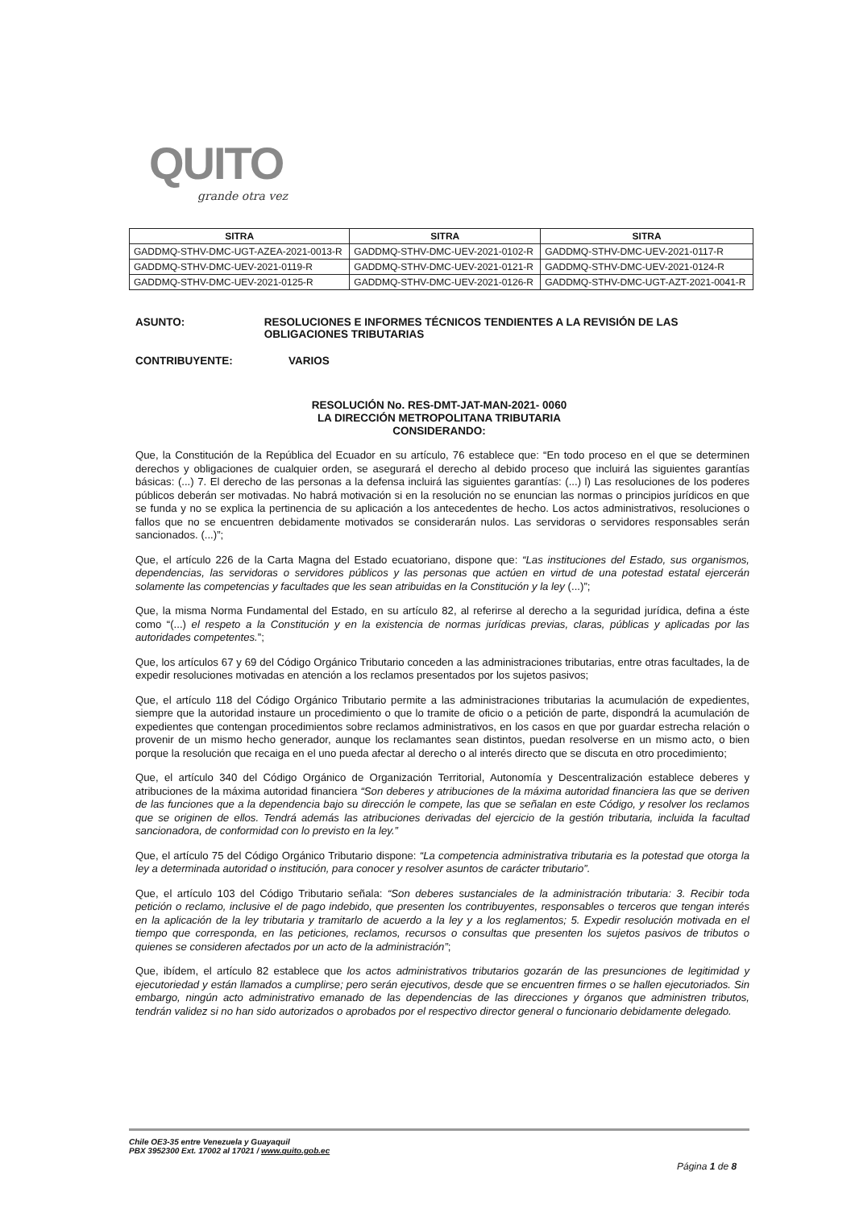QUITO
grande otra vez
| SITRA | SITRA | SITRA |
| --- | --- | --- |
| GADDMQ-STHV-DMC-UGT-AZEA-2021-0013-R | GADDMQ-STHV-DMC-UEV-2021-0102-R | GADDMQ-STHV-DMC-UEV-2021-0117-R |
| GADDMQ-STHV-DMC-UEV-2021-0119-R | GADDMQ-STHV-DMC-UEV-2021-0121-R | GADDMQ-STHV-DMC-UEV-2021-0124-R |
| GADDMQ-STHV-DMC-UEV-2021-0125-R | GADDMQ-STHV-DMC-UEV-2021-0126-R | GADDMQ-STHV-DMC-UGT-AZT-2021-0041-R |
ASUNTO: RESOLUCIONES E INFORMES TÉCNICOS TENDIENTES A LA REVISIÓN DE LAS OBLIGACIONES TRIBUTARIAS
CONTRIBUYENTE: VARIOS
RESOLUCIÓN No. RES-DMT-JAT-MAN-2021- 0060
LA DIRECCIÓN METROPOLITANA TRIBUTARIA
CONSIDERANDO:
Que, la Constitución de la República del Ecuador en su artículo, 76 establece que: “En todo proceso en el que se determinen derechos y obligaciones de cualquier orden, se asegurará el derecho al debido proceso que incluirá las siguientes garantías básicas: (...) 7. El derecho de las personas a la defensa incluirá las siguientes garantías: (...) l) Las resoluciones de los poderes públicos deberán ser motivadas. No habrá motivación si en la resolución no se enuncian las normas o principios jurídicos en que se funda y no se explica la pertinencia de su aplicación a los antecedentes de hecho. Los actos administrativos, resoluciones o fallos que no se encuentren debidamente motivados se considerarán nulos. Las servidoras o servidores responsables serán sancionados. (...)”;
Que, el artículo 226 de la Carta Magna del Estado ecuatoriano, dispone que: “Las instituciones del Estado, sus organismos, dependencias, las servidoras o servidores públicos y las personas que actúen en virtud de una potestad estatal ejercerán solamente las competencias y facultades que les sean atribuidas en la Constitución y la ley (...)”;
Que, la misma Norma Fundamental del Estado, en su artículo 82, al referirse al derecho a la seguridad jurídica, defina a éste como “(...) el respeto a la Constitución y en la existencia de normas jurídicas previas, claras, públicas y aplicadas por las autoridades competentes.”;
Que, los artículos 67 y 69 del Código Orgánico Tributario conceden a las administraciones tributarias, entre otras facultades, la de expedir resoluciones motivadas en atención a los reclamos presentados por los sujetos pasivos;
Que, el artículo 118 del Código Orgánico Tributario permite a las administraciones tributarias la acumulación de expedientes, siempre que la autoridad instaure un procedimiento o que lo tramite de oficio o a petición de parte, dispondrá la acumulación de expedientes que contengan procedimientos sobre reclamos administrativos, en los casos en que por guardar estrecha relación o provenir de un mismo hecho generador, aunque los reclamantes sean distintos, puedan resolverse en un mismo acto, o bien porque la resolución que recaiga en el uno pueda afectar al derecho o al interés directo que se discuta en otro procedimiento;
Que, el artículo 340 del Código Orgánico de Organización Territorial, Autonomía y Descentralización establece deberes y atribuciones de la máxima autoridad financiera “Son deberes y atribuciones de la máxima autoridad financiera las que se deriven de las funciones que a la dependencia bajo su dirección le compete, las que se señalan en este Código, y resolver los reclamos que se originen de ellos. Tendrá además las atribuciones derivadas del ejercicio de la gestión tributaria, incluida la facultad sancionadora, de conformidad con lo previsto en la ley.”
Que, el artículo 75 del Código Orgánico Tributario dispone: “La competencia administrativa tributaria es la potestad que otorga la ley a determinada autoridad o institución, para conocer y resolver asuntos de carácter tributario”.
Que, el artículo 103 del Código Tributario señala: “Son deberes sustanciales de la administración tributaria: 3. Recibir toda petición o reclamo, inclusive el de pago indebido, que presenten los contribuyentes, responsables o terceros que tengan interés en la aplicación de la ley tributaria y tramitarlo de acuerdo a la ley y a los reglamentos; 5. Expedir resolución motivada en el tiempo que corresponda, en las peticiones, reclamos, recursos o consultas que presenten los sujetos pasivos de tributos o quienes se consideren afectados por un acto de la administración”;
Que, ibídem, el artículo 82 establece que los actos administrativos tributarios gozarán de las presunciones de legitimidad y ejecutoriedad y están llamados a cumplirse; pero serán ejecutivos, desde que se encuentren firmes o se hallen ejecutoriados. Sin embargo, ningún acto administrativo emanado de las dependencias de las direcciones y órganos que administren tributos, tendrán validez si no han sido autorizados o aprobados por el respectivo director general o funcionario debidamente delegado.
Chile OE3-35 entre Venezuela y Guayaquil
PBX 3952300 Ext. 17002 al 17021 / www.quito.gob.ec
Página 1 de 8